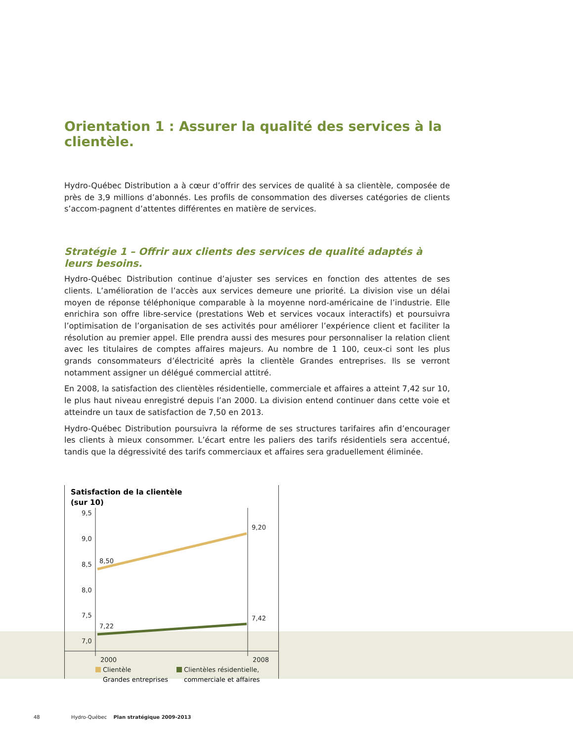Orientation 1 : Assurer la qualité des services à la clientèle.
Hydro-Québec Distribution a à cœur d’offrir des services de qualité à sa clientèle, composée de près de 3,9 millions d’abonnés. Les profils de consommation des diverses catégories de clients s’accom-pagnent d’attentes différentes en matière de services.
Stratégie 1 – Offrir aux clients des services de qualité adaptés à leurs besoins.
Hydro-Québec Distribution continue d’ajuster ses services en fonction des attentes de ses clients. L’amélioration de l’accès aux services demeure une priorité. La division vise un délai moyen de réponse téléphonique comparable à la moyenne nord-américaine de l’industrie. Elle enrichira son offre libre-service (prestations Web et services vocaux interactifs) et poursuivra l’optimisation de l’organisation de ses activités pour améliorer l’expérience client et faciliter la résolution au premier appel. Elle prendra aussi des mesures pour personnaliser la relation client avec les titulaires de comptes affaires majeurs. Au nombre de 1 100, ceux-ci sont les plus grands consommateurs d’électricité après la clientèle Grandes entreprises. Ils se verront notamment assigner un délégué commercial attitré.
En 2008, la satisfaction des clientèles résidentielle, commerciale et affaires a atteint 7,42 sur 10, le plus haut niveau enregistré depuis l’an 2000. La division entend continuer dans cette voie et atteindre un taux de satisfaction de 7,50 en 2013.
Hydro-Québec Distribution poursuivra la réforme de ses structures tarifaires afin d’encourager les clients à mieux consommer. L’écart entre les paliers des tarifs résidentiels sera accentué, tandis que la dégressivité des tarifs commerciaux et affaires sera graduellement éliminée.
Satisfaction de la clientèle
(sur 10)
9,5
9,0
8,5
8,0
7,5
7,0
8,50
9,20
7,22
7,42
2000
2008
Clientèle
Clientèles résidentielle,
Grandes entreprises commerciale et affaires
48 Hydro-Québec Plan stratégique 2009-2013